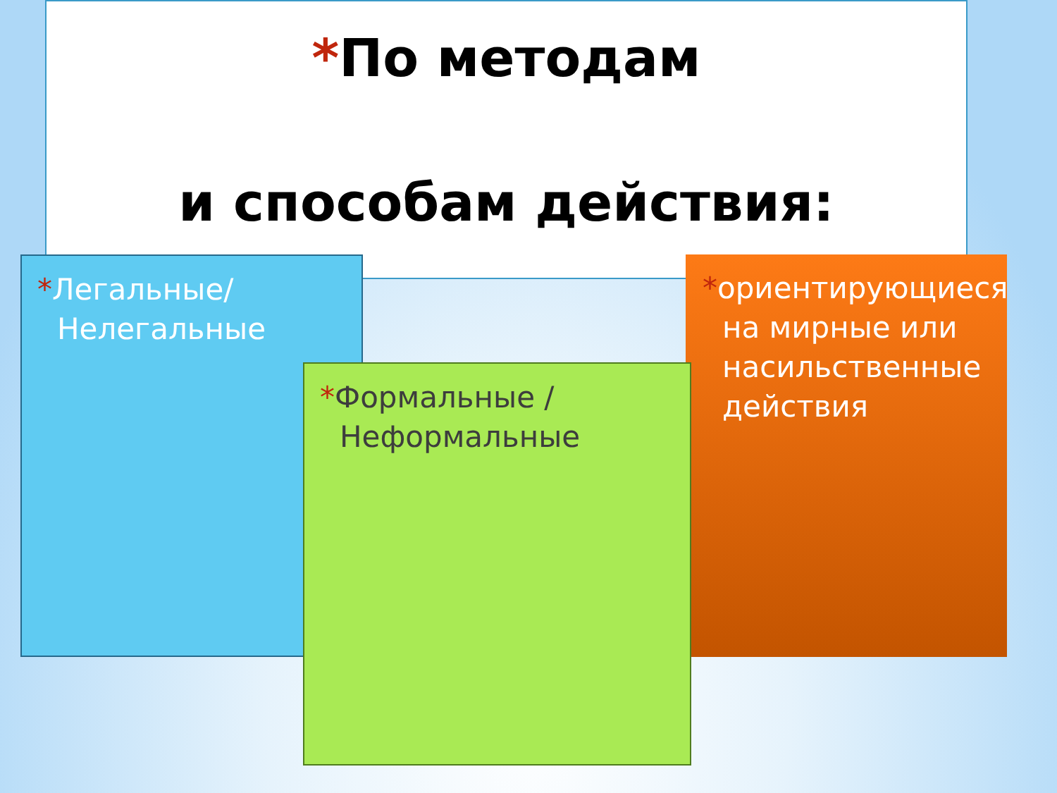*По методам
и способам действия:
*Легальные/ Нелегальные
*ориентирующиеся на мирные или насильственные действия
*Формальные / Неформальные